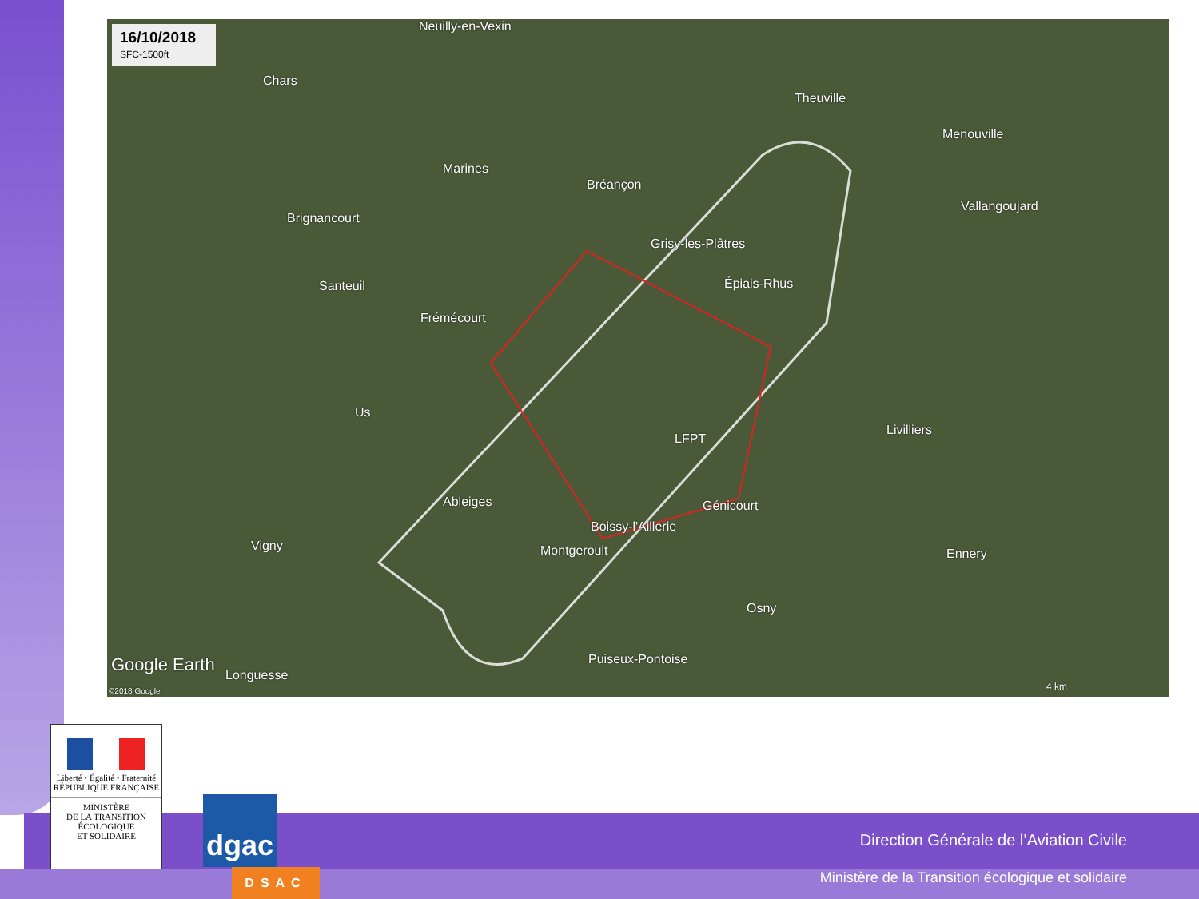16/10/2018
SFC-1500ft
Neuilly-en-Vexin
Chars
Theuville
Menouville
Marines
Bréançon
Vallangoujard
Brignancourt
Grisy-les-Plâtres
Santeuil Épiais-Rhus
Frémécourt
Us
Livilliers
LFPT
Ableiges Génicourt
Boissy-l'Aillerie
Vigny Montgeroult Ennery
Osny
Puiseux-Pontoise
Google Earth
Longuesse
©2018 Google 4 km
Direction Générale de l’Aviation Civile
Ministère de la Transition écologique et solidaire
Liberté • Égalité • Fraternité
RÉPUBLIQUE FRANÇAISE
MINISTÈRE
DE LA TRANSITION
ÉCOLOGIQUE
ET SOLIDAIRE
dgac
DSAC